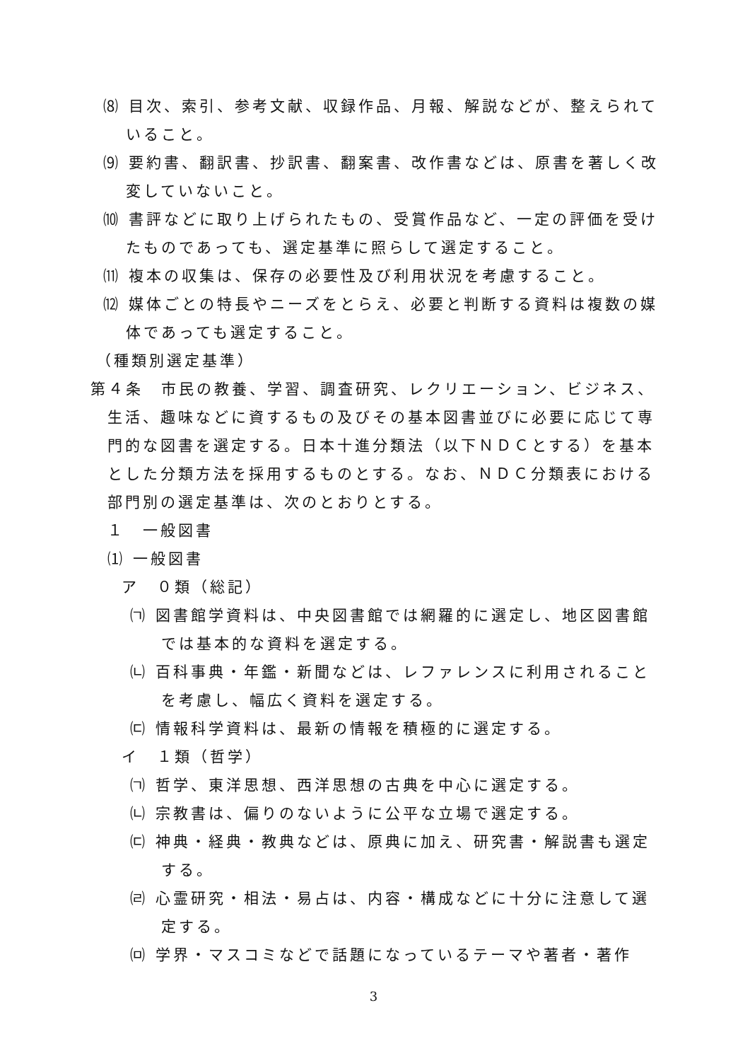⑻ 目次、索引、参考文献、収録作品、月報、解説などが、整えられていること。
⑼ 要約書、翻訳書、抄訳書、翻案書、改作書などは、原書を著しく改変していないこと。
⑽ 書評などに取り上げられたもの、受賞作品など、一定の評価を受けたものであっても、選定基準に照らして選定すること。
⑾ 複本の収集は、保存の必要性及び利用状況を考慮すること。
⑿ 媒体ごとの特長やニーズをとらえ、必要と判断する資料は複数の媒体であっても選定すること。
（種類別選定基準）
第４条　市民の教養、学習、調査研究、レクリエーション、ビジネス、生活、趣味などに資するもの及びその基本図書並びに必要に応じて専門的な図書を選定する。日本十進分類法（以下ＮＤＣとする）を基本とした分類方法を採用するものとする。なお、ＮＤＣ分類表における部門別の選定基準は、次のとおりとする。
１　一般図書
⑴ 一般図書
ア　０類（総記）
㈀ 図書館学資料は、中央図書館では網羅的に選定し、地区図書館では基本的な資料を選定する。
㈁ 百科事典・年鑑・新聞などは、レファレンスに利用されることを考慮し、幅広く資料を選定する。
㈂ 情報科学資料は、最新の情報を積極的に選定する。
イ　１類（哲学）
㈀ 哲学、東洋思想、西洋思想の古典を中心に選定する。
㈁ 宗教書は、偏りのないように公平な立場で選定する。
㈂ 神典・経典・教典などは、原典に加え、研究書・解説書も選定する。
㈃ 心霊研究・相法・易占は、内容・構成などに十分に注意して選定する。
㈄ 学界・マスコミなどで話題になっているテーマや著者・著作
3